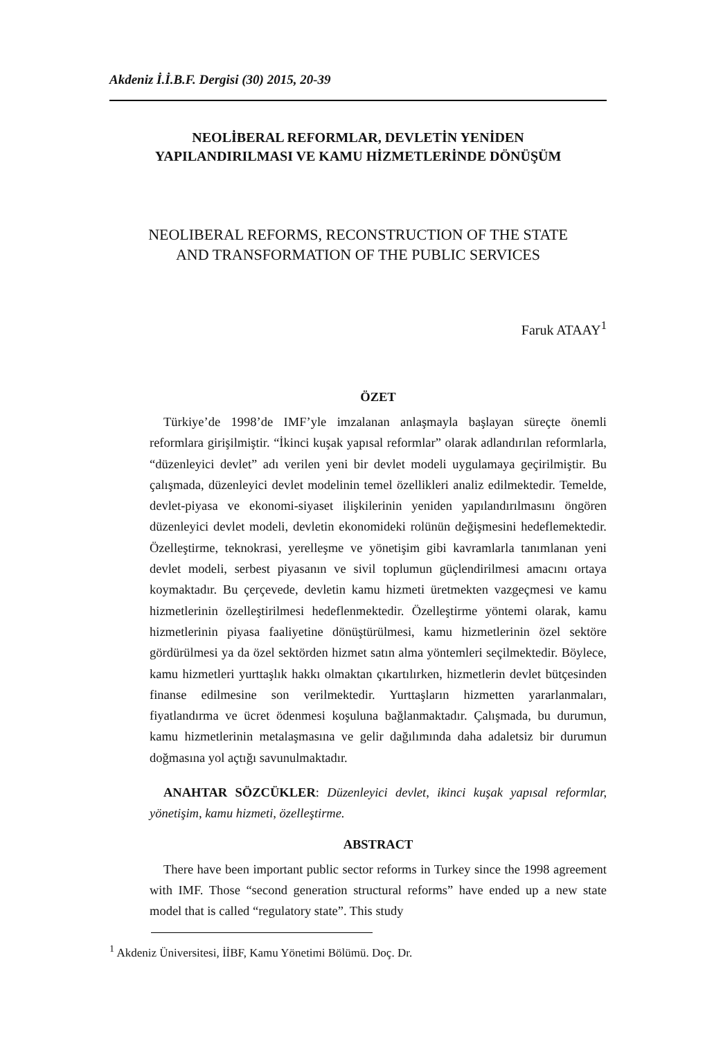Akdeniz İ.İ.B.F. Dergisi (30) 2015, 20-39
NEOLİBERAL REFORMLAR, DEVLETİN YENİDEN
YAPILANDIRILMASI VE KAMU HİZMETLERİNDE DÖNÜŞÜM
NEOLIBERAL REFORMS, RECONSTRUCTION OF THE STATE
AND TRANSFORMATION OF THE PUBLIC SERVICES
Faruk ATAAY<sup>1</sup>
ÖZET
Türkiye’de 1998’de IMF’yle imzalanan anlaşmayla başlayan süreçte önemli reformlara girişilmiştir. “İkinci kuşak yapısal reformlar” olarak adlandırılan reformlarla, “düzenleyici devlet” adı verilen yeni bir devlet modeli uygulamaya geçirilmiştir. Bu çalışmada, düzenleyici devlet modelinin temel özellikleri analiz edilmektedir. Temelde, devlet-piyasa ve ekonomi-siyaset ilişkilerinin yeniden yapılandırılmasını öngören düzenleyici devlet modeli, devletin ekonomideki rolünün değişmesini hedeflemektedir. Özelleştirme, teknokrasi, yerelleşme ve yönetişim gibi kavramlarla tanımlanan yeni devlet modeli, serbest piyasanın ve sivil toplumun güçlendirilmesi amacını ortaya koymaktadır. Bu çerçevede, devletin kamu hizmeti üretmekten vazgeçmesi ve kamu hizmetlerinin özelleştirilmesi hedeflenmektedir. Özelleştirme yöntemi olarak, kamu hizmetlerinin piyasa faaliyetine dönüştürülmesi, kamu hizmetlerinin özel sektöre gördürülmesi ya da özel sektörden hizmet satın alma yöntemleri seçilmektedir. Böylece, kamu hizmetleri yurttaşlık hakkı olmaktan çıkartılırken, hizmetlerin devlet bütçesinden finanse edilmesine son verilmektedir. Yurttaşların hizmetten yararlanmaları, fiyatlandırma ve ücret ödenmesi koşuluna bağlanmaktadır. Çalışmada, bu durumun, kamu hizmetlerinin metalaşmasına ve gelir dağılımında daha adaletsiz bir durumun doğmasına yol açtığı savunulmaktadır.
ANAHTAR SÖZCÜKLER: Düzenleyici devlet, ikinci kuşak yapısal reformlar, yönetişim, kamu hizmeti, özelleştirme.
ABSTRACT
There have been important public sector reforms in Turkey since the 1998 agreement with IMF. Those “second generation structural reforms” have ended up a new state model that is called “regulatory state”. This study
<sup>1</sup> Akdeniz Üniversitesi, İİBF, Kamu Yönetimi Bölümü. Doç. Dr.